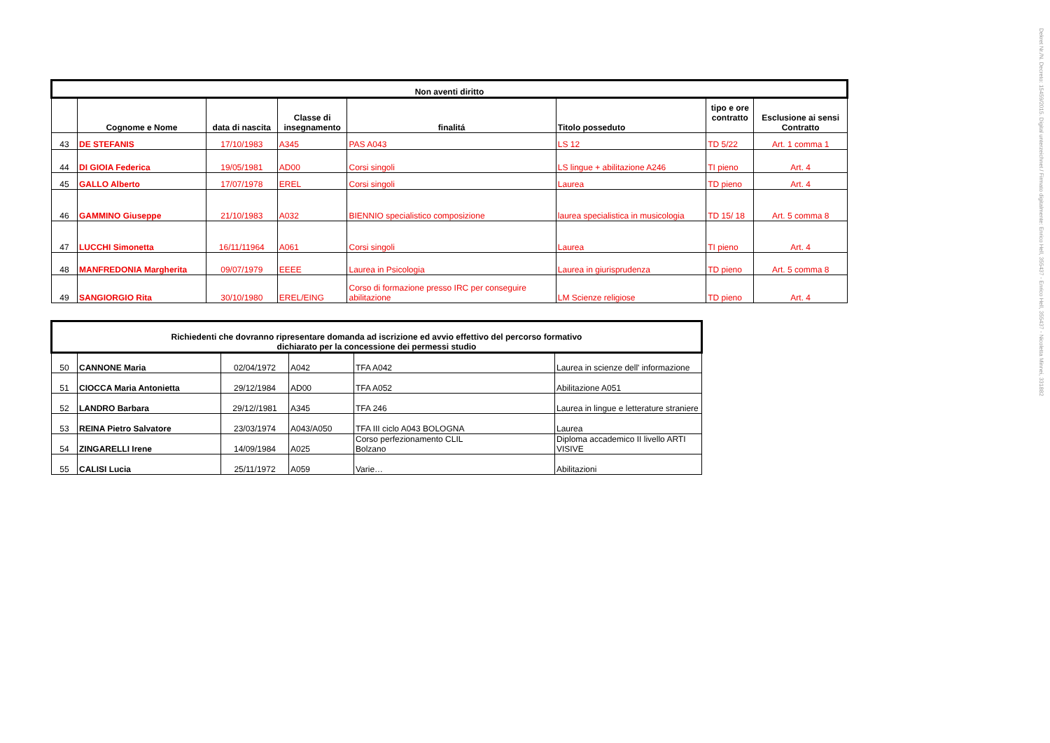| Non aventi diritto | | | | | | | |
| --- | --- | --- | --- | --- | --- | --- | --- |
| | Cognome e Nome | data di nascita | Classe di insegnamento | finalitá | Titolo posseduto | tipo e ore contratto | Esclusione ai sensi Contratto |
| 43 | DE STEFANIS | 17/10/1983 | A345 | PAS A043 | LS 12 | TD 5/22 | Art. 1 comma 1 |
| 44 | DI GIOIA Federica | 19/05/1981 | AD00 | Corsi singoli | LS lingue + abilitazione A246 | TI pieno | Art. 4 |
| 45 | GALLO Alberto | 17/07/1978 | EREL | Corsi singoli | Laurea | TD pieno | Art. 4 |
| 46 | GAMMINO Giuseppe | 21/10/1983 | A032 | BIENNIO specialistico composizione | laurea specialistica in musicologia | TD 15/ 18 | Art. 5 comma 8 |
| 47 | LUCCHI Simonetta | 16/11/11964 | A061 | Corsi singoli | Laurea | TI pieno | Art. 4 |
| 48 | MANFREDONIA Margherita | 09/07/1979 | EEEE | Laurea in Psicologia | Laurea in giurisprudenza | TD pieno | Art. 5 comma 8 |
| 49 | SANGIORGIO Rita | 30/10/1980 | EREL/EING | Corso di formazione presso IRC per conseguire abilitazione | LM Scienze religiose | TD pieno | Art. 4 |
| Richiedenti che dovranno ripresentare domanda ad iscrizione ed avvio effettivo del percorso formativo dichiarato per la concessione dei permessi studio | | | | | |
| --- | --- | --- | --- | --- | --- |
| 50 | CANNONE Maria | 02/04/1972 | A042 | TFA A042 | Laurea in scienze dell' informazione |
| 51 | CIOCCA Maria Antonietta | 29/12/1984 | AD00 | TFA A052 | Abilitazione A051 |
| 52 | LANDRO Barbara | 29/12//1981 | A345 | TFA 246 | Laurea in lingue e letterature straniere |
| 53 | REINA Pietro Salvatore | 23/03/1974 | A043/A050 | TFA III ciclo A043 BOLOGNA | Laurea |
| 54 | ZINGARELLI Irene | 14/09/1984 | A025 | Corso perfezionamento CLIL Bolzano | Diploma accademico II livello ARTI VISIVE |
| 55 | CALISI Lucia | 25/11/1972 | A059 | Varie… | Abilitazioni |
Dekret Nr./N. Decreto: 15459/2015. Digital unterzeichnet / Firmato digitalmente: Enrico Hell, 355437 - Enrico Hell, 355437 - Nicoletta Minnei, 331882